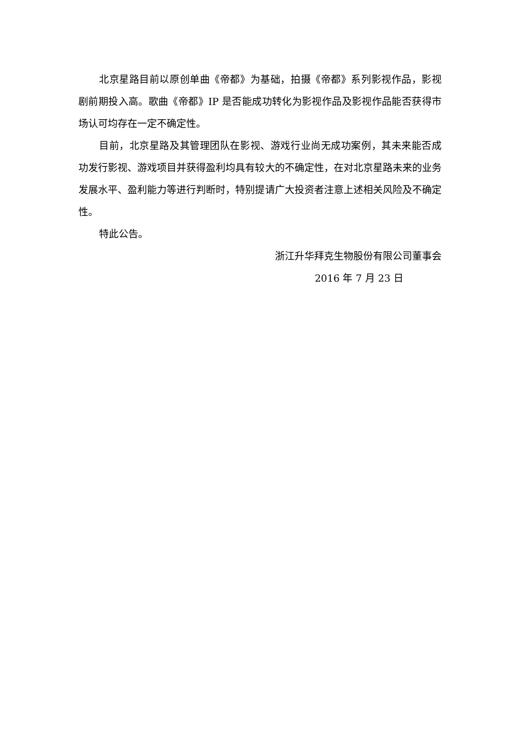北京星路目前以原创单曲《帝都》为基础，拍摄《帝都》系列影视作品，影视剧前期投入高。歌曲《帝都》IP 是否能成功转化为影视作品及影视作品能否获得市场认可均存在一定不确定性。
目前，北京星路及其管理团队在影视、游戏行业尚无成功案例，其未来能否成功发行影视、游戏项目并获得盈利均具有较大的不确定性，在对北京星路未来的业务发展水平、盈利能力等进行判断时，特别提请广大投资者注意上述相关风险及不确定性。
特此公告。
浙江升华拜克生物股份有限公司董事会
2016 年 7 月 23 日